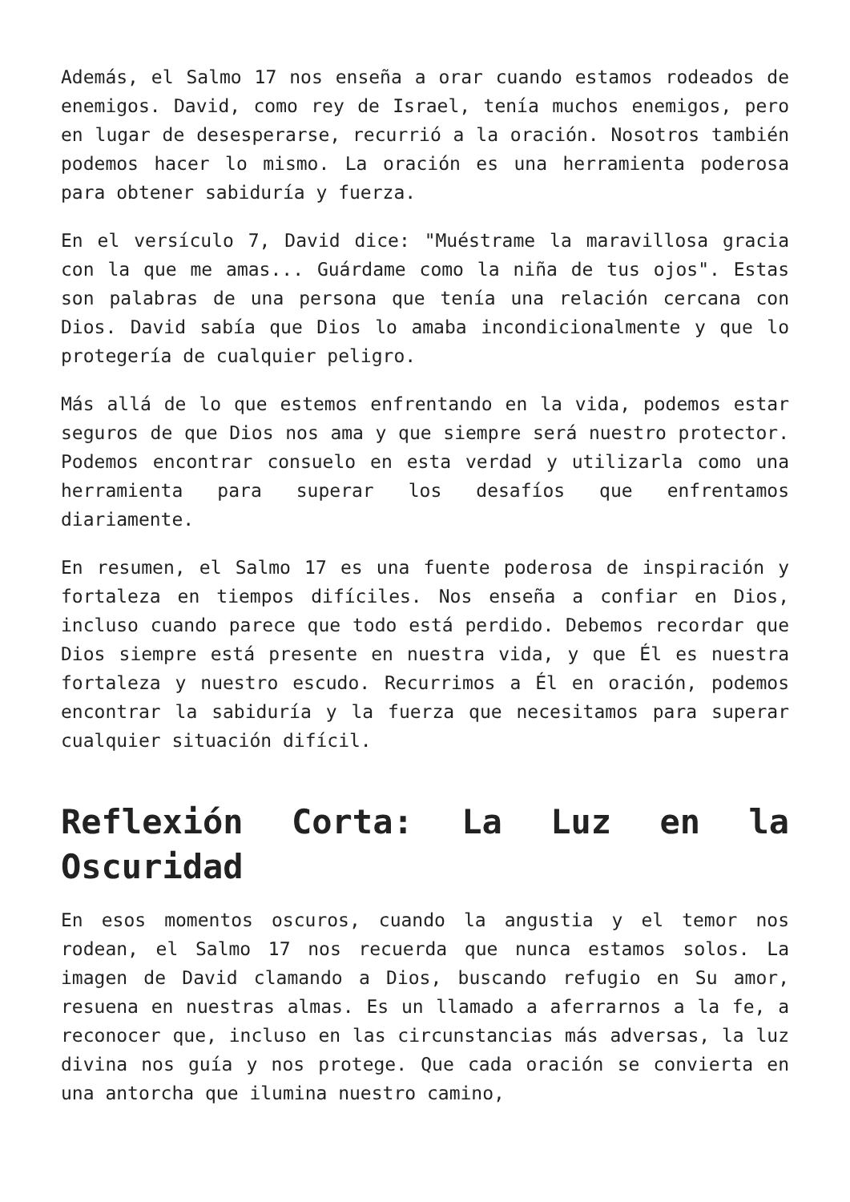Además, el Salmo 17 nos enseña a orar cuando estamos rodeados de enemigos. David, como rey de Israel, tenía muchos enemigos, pero en lugar de desesperarse, recurrió a la oración. Nosotros también podemos hacer lo mismo. La oración es una herramienta poderosa para obtener sabiduría y fuerza.
En el versículo 7, David dice: "Muéstrame la maravillosa gracia con la que me amas... Guárdame como la niña de tus ojos". Estas son palabras de una persona que tenía una relación cercana con Dios. David sabía que Dios lo amaba incondicionalmente y que lo protegería de cualquier peligro.
Más allá de lo que estemos enfrentando en la vida, podemos estar seguros de que Dios nos ama y que siempre será nuestro protector. Podemos encontrar consuelo en esta verdad y utilizarla como una herramienta para superar los desafíos que enfrentamos diariamente.
En resumen, el Salmo 17 es una fuente poderosa de inspiración y fortaleza en tiempos difíciles. Nos enseña a confiar en Dios, incluso cuando parece que todo está perdido. Debemos recordar que Dios siempre está presente en nuestra vida, y que Él es nuestra fortaleza y nuestro escudo. Recurrimos a Él en oración, podemos encontrar la sabiduría y la fuerza que necesitamos para superar cualquier situación difícil.
Reflexión Corta: La Luz en la Oscuridad
En esos momentos oscuros, cuando la angustia y el temor nos rodean, el Salmo 17 nos recuerda que nunca estamos solos. La imagen de David clamando a Dios, buscando refugio en Su amor, resuena en nuestras almas. Es un llamado a aferrarnos a la fe, a reconocer que, incluso en las circunstancias más adversas, la luz divina nos guía y nos protege. Que cada oración se convierta en una antorcha que ilumina nuestro camino,